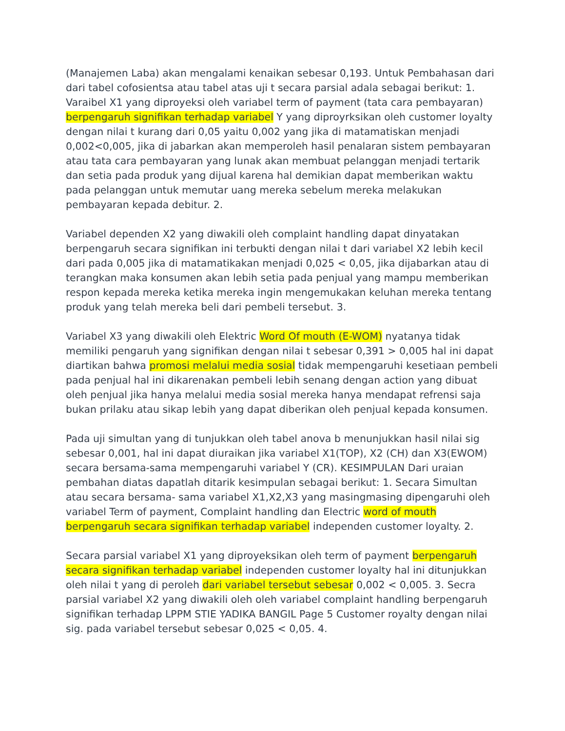(Manajemen Laba) akan mengalami kenaikan sebesar 0,193. Untuk Pembahasan dari dari tabel cofosientsa atau tabel atas uji t secara parsial adala sebagai berikut: 1. Varaibel X1 yang diproyeksi oleh variabel term of payment (tata cara pembayaran) berpengaruh signifikan terhadap variabel Y yang diproyrksikan oleh customer loyalty dengan nilai t kurang dari 0,05 yaitu 0,002 yang jika di matamatiskan menjadi 0,002<0,005, jika di jabarkan akan memperoleh hasil penalaran sistem pembayaran atau tata cara pembayaran yang lunak akan membuat pelanggan menjadi tertarik dan setia pada produk yang dijual karena hal demikian dapat memberikan waktu pada pelanggan untuk memutar uang mereka sebelum mereka melakukan pembayaran kepada debitur. 2.
Variabel dependen X2 yang diwakili oleh complaint handling dapat dinyatakan berpengaruh secara signifikan ini terbukti dengan nilai t dari variabel X2 lebih kecil dari pada 0,005 jika di matamatikakan menjadi 0,025 < 0,05, jika dijabarkan atau di terangkan maka konsumen akan lebih setia pada penjual yang mampu memberikan respon kepada mereka ketika mereka ingin mengemukakan keluhan mereka tentang produk yang telah mereka beli dari pembeli tersebut. 3.
Variabel X3 yang diwakili oleh Elektric Word Of mouth (E-WOM) nyatanya tidak memiliki pengaruh yang signifikan dengan nilai t sebesar 0,391 > 0,005 hal ini dapat diartikan bahwa promosi melalui media sosial tidak mempengaruhi kesetiaan pembeli pada penjual hal ini dikarenakan pembeli lebih senang dengan action yang dibuat oleh penjual jika hanya melalui media sosial mereka hanya mendapat refrensi saja bukan prilaku atau sikap lebih yang dapat diberikan oleh penjual kepada konsumen.
Pada uji simultan yang di tunjukkan oleh tabel anova b menunjukkan hasil nilai sig sebesar 0,001, hal ini dapat diuraikan jika variabel X1(TOP), X2 (CH) dan X3(EWOM) secara bersama-sama mempengaruhi variabel Y (CR). KESIMPULAN Dari uraian pembahan diatas dapatlah ditarik kesimpulan sebagai berikut: 1. Secara Simultan atau secara bersama- sama variabel X1,X2,X3 yang masingmasing dipengaruhi oleh variabel Term of payment, Complaint handling dan Electric word of mouth berpengaruh secara signifikan terhadap variabel independen customer loyalty. 2.
Secara parsial variabel X1 yang diproyeksikan oleh term of payment berpengaruh secara signifikan terhadap variabel independen customer loyalty hal ini ditunjukkan oleh nilai t yang di peroleh dari variabel tersebut sebesar 0,002 < 0,005. 3. Secra parsial variabel X2 yang diwakili oleh oleh variabel complaint handling berpengaruh signifikan terhadap LPPM STIE YADIKA BANGIL Page 5 Customer royalty dengan nilai sig. pada variabel tersebut sebesar 0,025 < 0,05. 4.